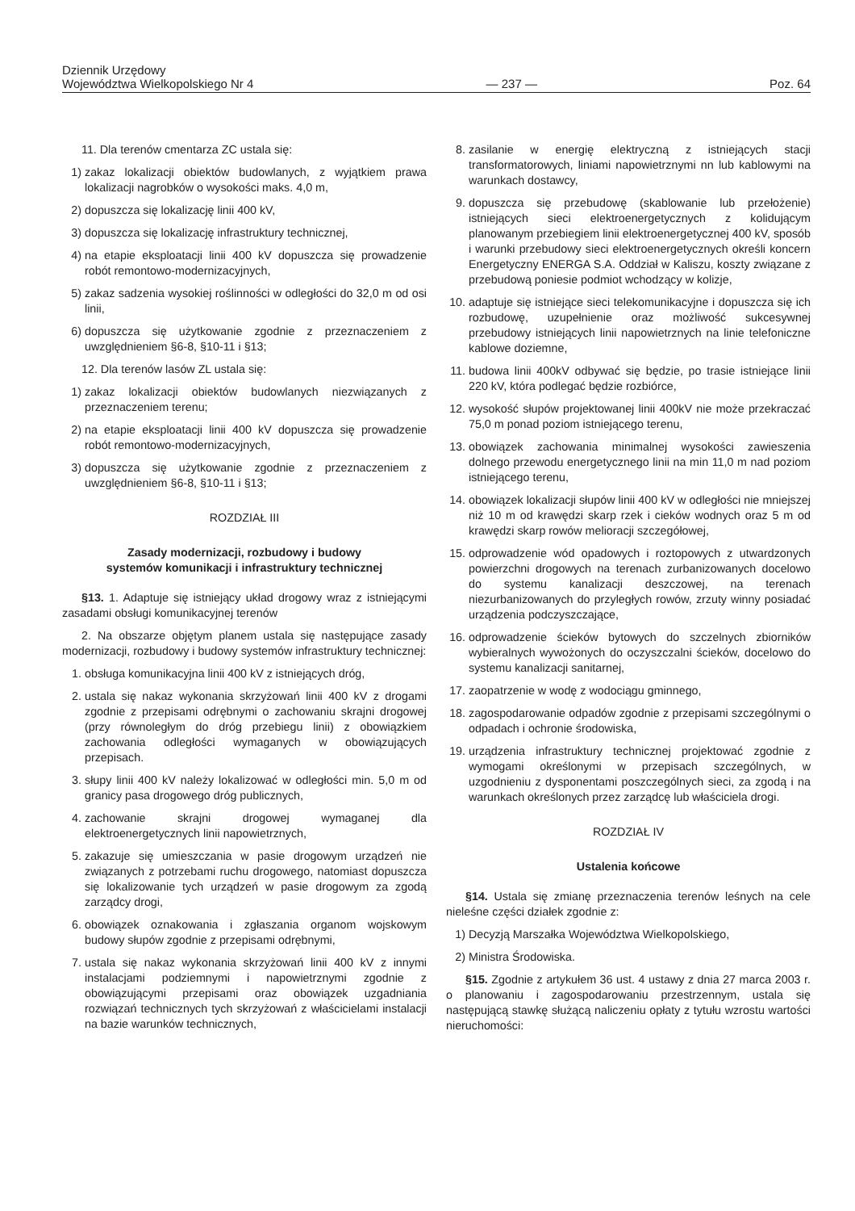Dziennik Urzędowy
Województwa Wielkopolskiego Nr 4
— 237 —
Poz. 64
11. Dla terenów cmentarza ZC ustala się:
1) zakaz lokalizacji obiektów budowlanych, z wyjątkiem prawa lokalizacji nagrobków o wysokości maks. 4,0 m,
2) dopuszcza się lokalizację linii 400 kV,
3) dopuszcza się lokalizację infrastruktury technicznej,
4) na etapie eksploatacji linii 400 kV dopuszcza się prowadzenie robót remontowo-modernizacyjnych,
5) zakaz sadzenia wysokiej roślinności w odległości do 32,0 m od osi linii,
6) dopuszcza się użytkowanie zgodnie z przeznaczeniem z uwzględnieniem §6-8, §10-11 i §13;
12. Dla terenów lasów ZL ustala się:
1) zakaz lokalizacji obiektów budowlanych niezwiązanych z przeznaczeniem terenu;
2) na etapie eksploatacji linii 400 kV dopuszcza się prowadzenie robót remontowo-modernizacyjnych,
3) dopuszcza się użytkowanie zgodnie z przeznaczeniem z uwzględnieniem §6-8, §10-11 i §13;
ROZDZIAŁ III
Zasady modernizacji, rozbudowy i budowy
systemów komunikacji i infrastruktury technicznej
§13. 1. Adaptuje się istniejący układ drogowy wraz z istniejącymi zasadami obsługi komunikacyjnej terenów
2. Na obszarze objętym planem ustala się następujące zasady modernizacji, rozbudowy i budowy systemów infrastruktury technicznej:
1. obsługa komunikacyjna linii 400 kV z istniejących dróg,
2. ustala się nakaz wykonania skrzyżowań linii 400 kV z drogami zgodnie z przepisami odrębnymi o zachowaniu skrajni drogowej (przy równoległym do dróg przebiegu linii) z obowiązkiem zachowania odległości wymaganych w obowiązujących przepisach.
3. słupy linii 400 kV należy lokalizować w odległości min. 5,0 m od granicy pasa drogowego dróg publicznych,
4. zachowanie skrajni drogowej wymaganej dla elektroenergetycznych linii napowietrznych,
5. zakazuje się umieszczania w pasie drogowym urządzeń nie związanych z potrzebami ruchu drogowego, natomiast dopuszcza się lokalizowanie tych urządzeń w pasie drogowym za zgodą zarządcy drogi,
6. obowiązek oznakowania i zgłaszania organom wojskowym budowy słupów zgodnie z przepisami odrębnymi,
7. ustala się nakaz wykonania skrzyżowań linii 400 kV z innymi instalacjami podziemnymi i napowietrznymi zgodnie z obowiązującymi przepisami oraz obowiązek uzgadniania rozwiązań technicznych tych skrzyżowań z właścicielami instalacji na bazie warunków technicznych,
8. zasilanie w energię elektryczną z istniejących stacji transformatorowych, liniami napowietrznymi nn lub kablowymi na warunkach dostawcy,
9. dopuszcza się przebudowę (skablowanie lub przełożenie) istniejących sieci elektroenergetycznych z kolidującym planowanym przebiegiem linii elektroenergetycznej 400 kV, sposób i warunki przebudowy sieci elektroenergetycznych określi koncern Energetyczny ENERGA S.A. Oddział w Kaliszu, koszty związane z przebudową poniesie podmiot wchodzący w kolizje,
10. adaptuje się istniejące sieci telekomunikacyjne i dopuszcza się ich rozbudowę, uzupełnienie oraz możliwość sukcesywnej przebudowy istniejących linii napowietrznych na linie telefoniczne kablowe doziemne,
11. budowa linii 400kV odbywać się będzie, po trasie istniejące linii 220 kV, która podlegać będzie rozbiórce,
12. wysokość słupów projektowanej linii 400kV nie może przekraczać 75,0 m ponad poziom istniejącego terenu,
13. obowiązek zachowania minimalnej wysokości zawieszenia dolnego przewodu energetycznego linii na min 11,0 m nad poziom istniejącego terenu,
14. obowiązek lokalizacji słupów linii 400 kV w odległości nie mniejszej niż 10 m od krawędzi skarp rzek i cieków wodnych oraz 5 m od krawędzi skarp rowów melioracji szczegółowej,
15. odprowadzenie wód opadowych i roztopowych z utwardzonych powierzchni drogowych na terenach zurbanizowanych docelowo do systemu kanalizacji deszczowej, na terenach niezurbanizowanych do przyległych rowów, zrzuty winny posiadać urządzenia podczyszczające,
16. odprowadzenie ścieków bytowych do szczelnych zbiorników wybieralnych wywożonych do oczyszczalni ścieków, docelowo do systemu kanalizacji sanitarnej,
17. zaopatrzenie w wodę z wodociągu gminnego,
18. zagospodarowanie odpadów zgodnie z przepisami szczególnymi o odpadach i ochronie środowiska,
19. urządzenia infrastruktury technicznej projektować zgodnie z wymogami określonymi w przepisach szczególnych, w uzgodnieniu z dysponentami poszczególnych sieci, za zgodą i na warunkach określonych przez zarządcę lub właściciela drogi.
ROZDZIAŁ IV
Ustalenia końcowe
§14. Ustala się zmianę przeznaczenia terenów leśnych na cele nieleśne części działek zgodnie z:
1) Decyzją Marszałka Województwa Wielkopolskiego,
2) Ministra Środowiska.
§15. Zgodnie z artykułem 36 ust. 4 ustawy z dnia 27 marca 2003 r. o planowaniu i zagospodarowaniu przestrzennym, ustala się następującą stawkę służącą naliczeniu opłaty z tytułu wzrostu wartości nieruchomości: